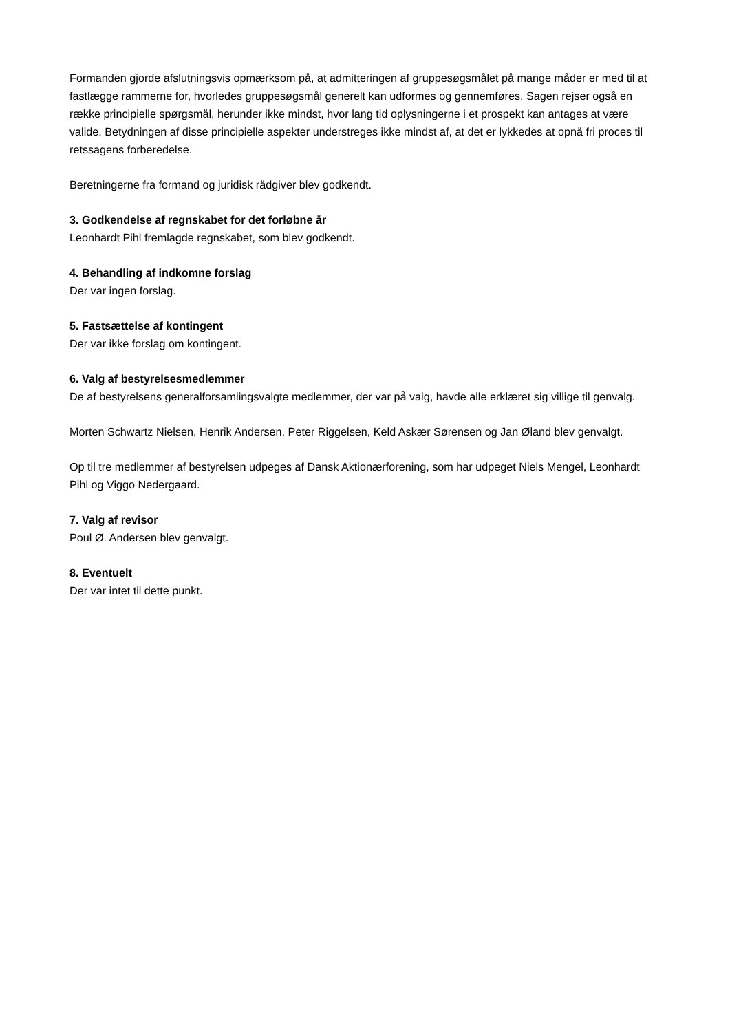Formanden gjorde afslutningsvis opmærksom på, at admitteringen af gruppesøgsmålet på mange måder er med til at fastlægge rammerne for, hvorledes gruppesøgsmål generelt kan udformes og gennemføres. Sagen rejser også en række principielle spørgsmål, herunder ikke mindst, hvor lang tid oplysningerne i et prospekt kan antages at være valide. Betydningen af disse principielle aspekter understreges ikke mindst af, at det er lykkedes at opnå fri proces til retssagens forberedelse.
Beretningerne fra formand og juridisk rådgiver blev godkendt.
3. Godkendelse af regnskabet for det forløbne år
Leonhardt Pihl fremlagde regnskabet, som blev godkendt.
4. Behandling af indkomne forslag
Der var ingen forslag.
5. Fastsættelse af kontingent
Der var ikke forslag om kontingent.
6. Valg af bestyrelsesmedlemmer
De af bestyrelsens generalforsamlingsvalgte medlemmer, der var på valg, havde alle erklæret sig villige til genvalg.
Morten Schwartz Nielsen, Henrik Andersen, Peter Riggelsen, Keld Askær Sørensen og Jan Øland blev genvalgt.
Op til tre medlemmer af bestyrelsen udpeges af Dansk Aktionærforening, som har udpeget Niels Mengel, Leonhardt Pihl og Viggo Nedergaard.
7. Valg af revisor
Poul Ø. Andersen blev genvalgt.
8. Eventuelt
Der var intet til dette punkt.